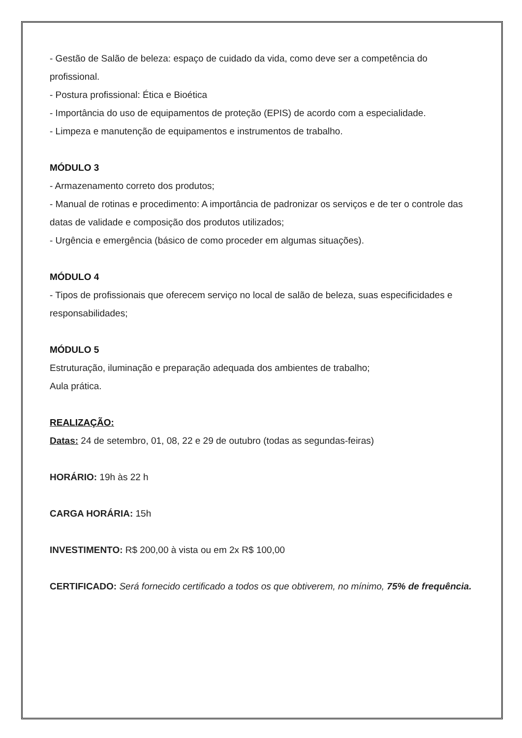- Gestão de Salão de beleza: espaço de cuidado da vida, como deve ser a competência do profissional.
- Postura profissional: Ética e Bioética
- Importância do uso de equipamentos de proteção (EPIS) de acordo com a especialidade.
- Limpeza e manutenção de equipamentos e instrumentos de trabalho.
MÓDULO 3
- Armazenamento correto dos produtos;
- Manual de rotinas e procedimento: A importância de padronizar os serviços e de ter o controle das datas de validade e composição dos produtos utilizados;
- Urgência e emergência (básico de como proceder em algumas situações).
MÓDULO 4
- Tipos de profissionais que oferecem serviço no local de salão de beleza, suas especificidades e responsabilidades;
MÓDULO 5
Estruturação, iluminação e preparação adequada dos ambientes de trabalho;
Aula prática.
REALIZAÇÃO:
Datas: 24 de setembro, 01, 08, 22 e 29 de outubro (todas as segundas-feiras)
HORÁRIO: 19h às 22 h
CARGA HORÁRIA: 15h
INVESTIMENTO: R$ 200,00 à vista ou em 2x R$ 100,00
CERTIFICADO: Será fornecido certificado a todos os que obtiverem, no mínimo, 75% de frequência.